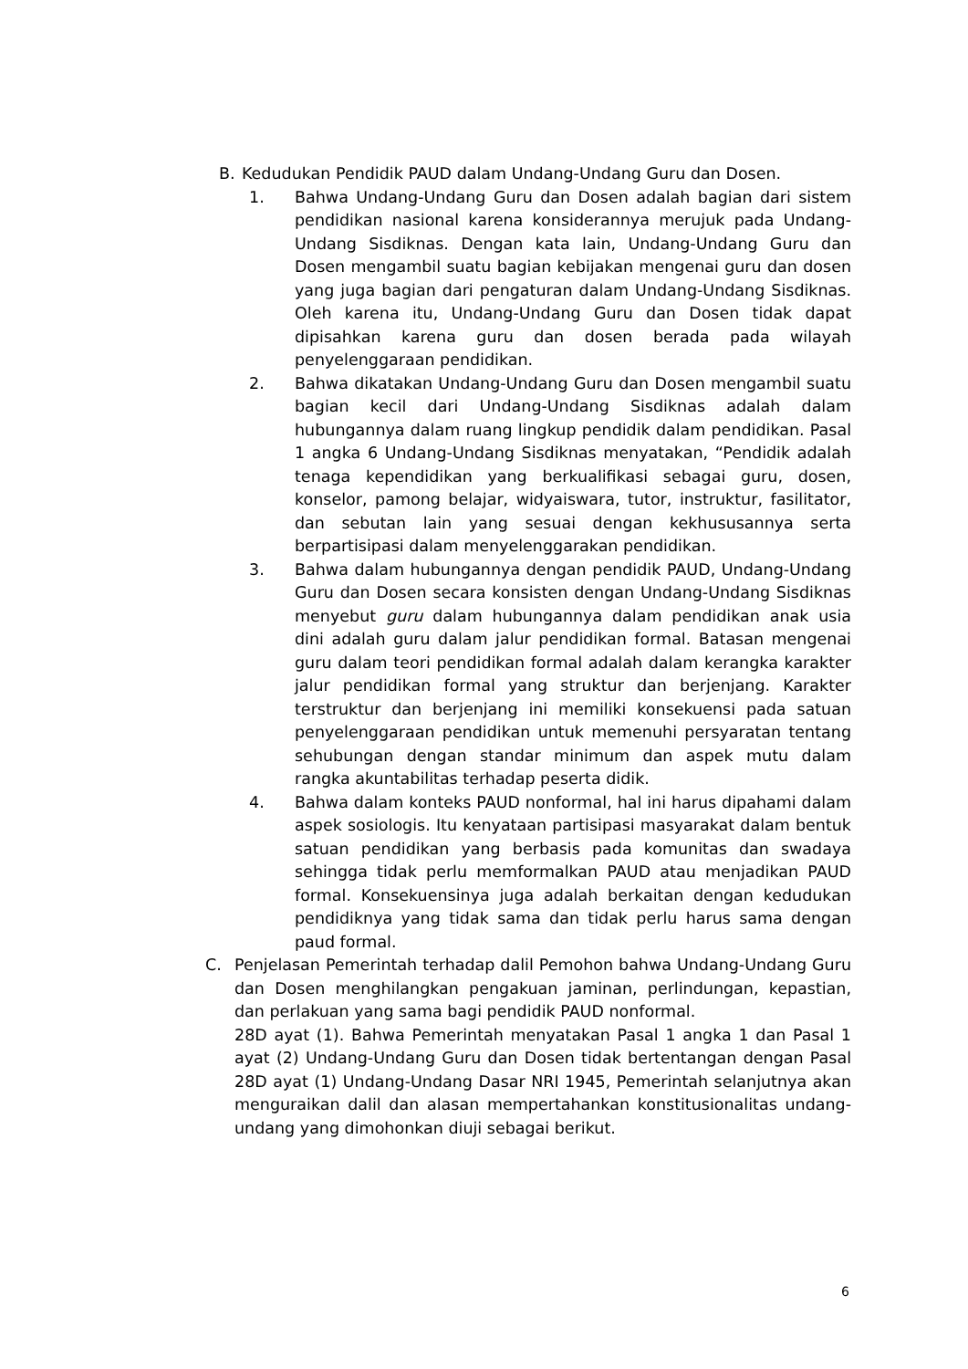B. Kedudukan Pendidik PAUD dalam Undang-Undang Guru dan Dosen.
1. Bahwa Undang-Undang Guru dan Dosen adalah bagian dari sistem pendidikan nasional karena konsiderannya merujuk pada Undang-Undang Sisdiknas. Dengan kata lain, Undang-Undang Guru dan Dosen mengambil suatu bagian kebijakan mengenai guru dan dosen yang juga bagian dari pengaturan dalam Undang-Undang Sisdiknas. Oleh karena itu, Undang-Undang Guru dan Dosen tidak dapat dipisahkan karena guru dan dosen berada pada wilayah penyelenggaraan pendidikan.
2. Bahwa dikatakan Undang-Undang Guru dan Dosen mengambil suatu bagian kecil dari Undang-Undang Sisdiknas adalah dalam hubungannya dalam ruang lingkup pendidik dalam pendidikan. Pasal 1 angka 6 Undang-Undang Sisdiknas menyatakan, “Pendidik adalah tenaga kependidikan yang berkualifikasi sebagai guru, dosen, konselor, pamong belajar, widyaiswara, tutor, instruktur, fasilitator, dan sebutan lain yang sesuai dengan kekhususannya serta berpartisipasi dalam menyelenggarakan pendidikan.
3. Bahwa dalam hubungannya dengan pendidik PAUD, Undang-Undang Guru dan Dosen secara konsisten dengan Undang-Undang Sisdiknas menyebut guru dalam hubungannya dalam pendidikan anak usia dini adalah guru dalam jalur pendidikan formal. Batasan mengenai guru dalam teori pendidikan formal adalah dalam kerangka karakter jalur pendidikan formal yang struktur dan berjenjang. Karakter terstruktur dan berjenjang ini memiliki konsekuensi pada satuan penyelenggaraan pendidikan untuk memenuhi persyaratan tentang sehubungan dengan standar minimum dan aspek mutu dalam rangka akuntabilitas terhadap peserta didik.
4. Bahwa dalam konteks PAUD nonformal, hal ini harus dipahami dalam aspek sosiologis. Itu kenyataan partisipasi masyarakat dalam bentuk satuan pendidikan yang berbasis pada komunitas dan swadaya sehingga tidak perlu memformalkan PAUD atau menjadikan PAUD formal. Konsekuensinya juga adalah berkaitan dengan kedudukan pendidiknya yang tidak sama dan tidak perlu harus sama dengan paud formal.
C. Penjelasan Pemerintah terhadap dalil Pemohon bahwa Undang-Undang Guru dan Dosen menghilangkan pengakuan jaminan, perlindungan, kepastian, dan perlakuan yang sama bagi pendidik PAUD nonformal.
28D ayat (1). Bahwa Pemerintah menyatakan Pasal 1 angka 1 dan Pasal 1 ayat (2) Undang-Undang Guru dan Dosen tidak bertentangan dengan Pasal 28D ayat (1) Undang-Undang Dasar NRI 1945, Pemerintah selanjutnya akan menguraikan dalil dan alasan mempertahankan konstitusionalitas undang-undang yang dimohonkan diuji sebagai berikut.
6